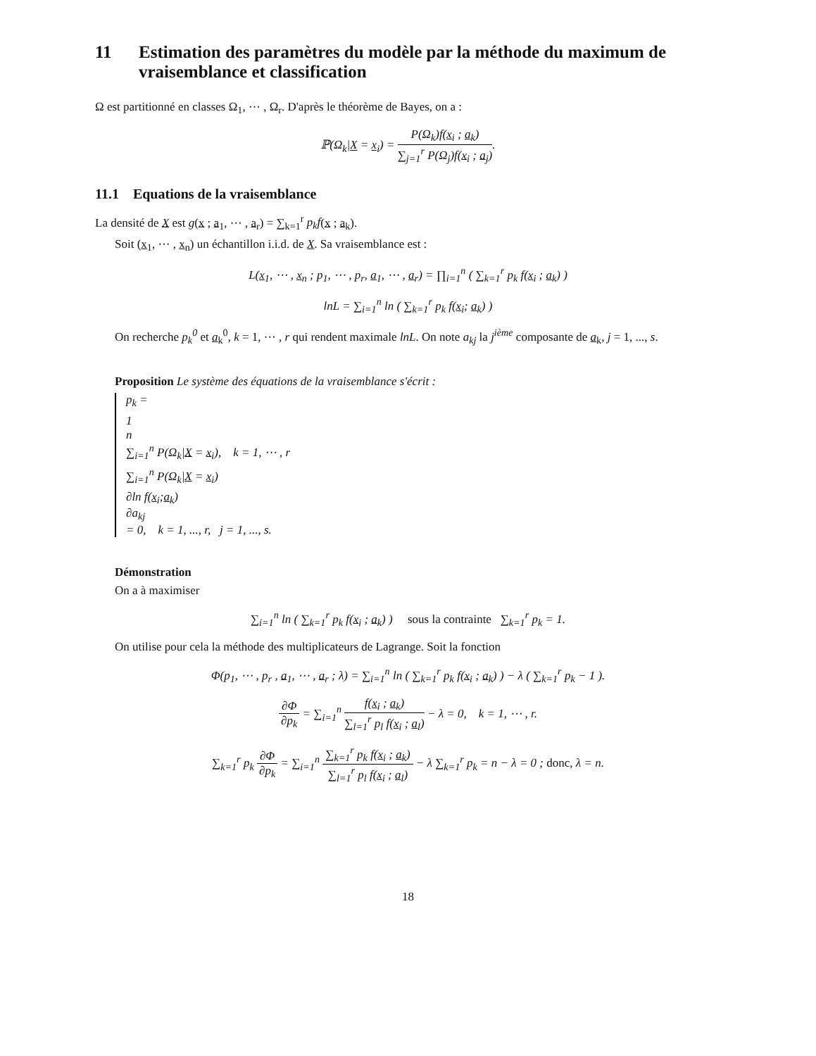11 Estimation des paramètres du modèle par la méthode du maximum de vraisemblance et classification
Ω est partitionné en classes Ω<sub>1</sub>, ⋯ , Ω<sub>r</sub>. D'après le théorème de Bayes, on a :
ℙ(Ω<sub>k</sub>|X = x<sub>i</sub>) =
P(Ω<sub>k</sub>)f(x<sub>i</sub> ; a<sub>k</sub>)
∑<sub>j=1</sub><sup>r</sup> P(Ω<sub>j</sub>)f(x<sub>i</sub> ; a<sub>j</sub>)
.
11.1 Equations de la vraisemblance
La densité de X est g(x ; a<sub>1</sub>, ⋯ , a<sub>r</sub>) = ∑<sub>k=1</sub><sup>r</sup> p<sub>k</sub>f(x ; a<sub>k</sub>).
Soit (x<sub>1</sub>, ⋯ , x<sub>n</sub>) un échantillon i.i.d. de X. Sa vraisemblance est :
L(x<sub>1</sub>, ⋯ , x<sub>n</sub> ; p<sub>1</sub>, ⋯ , p<sub>r</sub>, a<sub>1</sub>, ⋯ , a<sub>r</sub>) = ∏<sub>i=1</sub><sup>n</sup> ( ∑<sub>k=1</sub><sup>r</sup> p<sub>k</sub> f(x<sub>i</sub> ; a<sub>k</sub>) )
lnL = ∑<sub>i=1</sub><sup>n</sup> ln ( ∑<sub>k=1</sub><sup>r</sup> p<sub>k</sub> f(x<sub>i</sub>; a<sub>k</sub>) )
On recherche p<sub>k</sub><sup>0</sup> et a<sub>k</sub><sup>0</sup>, k = 1, ⋯ , r qui rendent maximale lnL. On note a<sub>kj</sub> la j<sup>ième</sup> composante de a<sub>k</sub>, j = 1, ..., s.
Proposition Le système des équations de la vraisemblance s'écrit :
p<sub>k</sub> =
1
n
∑<sub>i=1</sub><sup>n</sup> P(Ω<sub>k</sub>|X = x<sub>i</sub>), k = 1, ⋯ , r
∑<sub>i=1</sub><sup>n</sup> P(Ω<sub>k</sub>|X = x<sub>i</sub>)
∂ln f(x<sub>i</sub>;a<sub>k</sub>)
∂a<sub>kj</sub>
= 0, k = 1, ..., r, j = 1, ..., s.
Démonstration
On a à maximiser
∑<sub>i=1</sub><sup>n</sup> ln ( ∑<sub>k=1</sub><sup>r</sup> p<sub>k</sub> f(x<sub>i</sub> ; a<sub>k</sub>) ) sous la contrainte ∑<sub>k=1</sub><sup>r</sup> p<sub>k</sub> = 1.
On utilise pour cela la méthode des multiplicateurs de Lagrange. Soit la fonction
Φ(p<sub>1</sub>, ⋯ , p<sub>r</sub> , a<sub>1</sub>, ⋯ , a<sub>r</sub> ; λ) = ∑<sub>i=1</sub><sup>n</sup> ln ( ∑<sub>k=1</sub><sup>r</sup> p<sub>k</sub> f(x<sub>i</sub> ; a<sub>k</sub>) ) − λ ( ∑<sub>k=1</sub><sup>r</sup> p<sub>k</sub> − 1 ).
∂Φ
∂p<sub>k</sub>
= ∑<sub>i=1</sub><sup>n</sup>
f(x<sub>i</sub> ; a<sub>k</sub>)
∑<sub>l=1</sub><sup>r</sup> p<sub>l</sub> f(x<sub>i</sub> ; a<sub>l</sub>)
− λ = 0, k = 1, ⋯ , r.
∑<sub>k=1</sub><sup>r</sup> p<sub>k</sub>
∂Φ
∂p<sub>k</sub>
= ∑<sub>i=1</sub><sup>n</sup>
∑<sub>k=1</sub><sup>r</sup> p<sub>k</sub> f(x<sub>i</sub> ; a<sub>k</sub>)
∑<sub>l=1</sub><sup>r</sup> p<sub>l</sub> f(x<sub>i</sub> ; a<sub>l</sub>)
− λ ∑<sub>k=1</sub><sup>r</sup> p<sub>k</sub> = n − λ = 0 ; donc, λ = n.
18